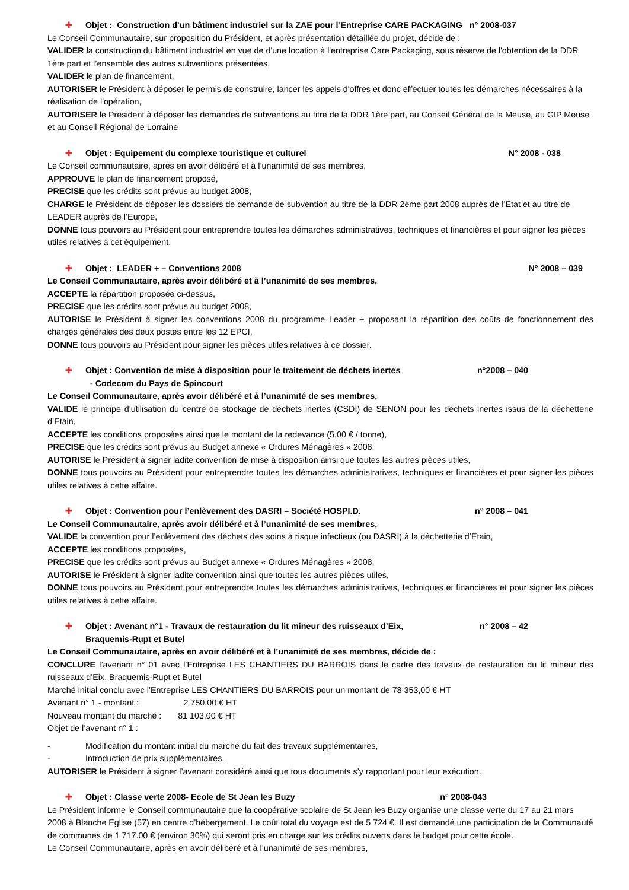✚ Objet : Construction d’un bâtiment industriel sur la ZAE pour l’Entreprise CARE PACKAGING n° 2008-037
Le Conseil Communautaire, sur proposition du Président, et après présentation détaillée du projet, décide de :
VALIDER la construction du bâtiment industriel en vue de d'une location à l'entreprise Care Packaging, sous réserve de l'obtention de la DDR 1ère part et l’ensemble des autres subventions présentées,
VALIDER le plan de financement,
AUTORISER le Président à déposer le permis de construire, lancer les appels d'offres et donc effectuer toutes les démarches nécessaires à la réalisation de l'opération,
AUTORISER le Président à déposer les demandes de subventions au titre de la DDR 1ère part, au Conseil Général de la Meuse, au GIP Meuse et au Conseil Régional de Lorraine
✚ Objet : Equipement du complexe touristique et culturel N° 2008 - 038
Le Conseil communautaire, après en avoir délibéré et à l’unanimité de ses membres,
APPROUVE le plan de financement proposé,
PRECISE que les crédits sont prévus au budget 2008,
CHARGE le Président de déposer les dossiers de demande de subvention au titre de la DDR 2ème part 2008 auprès de l’Etat et au titre de LEADER auprès de l’Europe,
DONNE tous pouvoirs au Président pour entreprendre toutes les démarches administratives, techniques et financières et pour signer les pièces utiles relatives à cet équipement.
✚ Objet : LEADER + – Conventions 2008 N° 2008 – 039
Le Conseil Communautaire, après avoir délibéré et à l’unanimité de ses membres,
ACCEPTE la répartition proposée ci-dessus,
PRECISE que les crédits sont prévus au budget 2008,
AUTORISE le Président à signer les conventions 2008 du programme Leader + proposant la répartition des coûts de fonctionnement des charges générales des deux postes entre les 12 EPCI,
DONNE tous pouvoirs au Président pour signer les pièces utiles relatives à ce dossier.
✚ Objet : Convention de mise à disposition pour le traitement de déchets inertes
- Codecom du Pays de Spincourt n°2008 – 040
Le Conseil Communautaire, après avoir délibéré et à l’unanimité de ses membres,
VALIDE le principe d’utilisation du centre de stockage de déchets inertes (CSDI) de SENON pour les déchets inertes issus de la déchetterie d’Etain,
ACCEPTE les conditions proposées ainsi que le montant de la redevance (5,00 € / tonne),
PRECISE que les crédits sont prévus au Budget annexe « Ordures Ménagères » 2008,
AUTORISE le Président à signer ladite convention de mise à disposition ainsi que toutes les autres pièces utiles,
DONNE tous pouvoirs au Président pour entreprendre toutes les démarches administratives, techniques et financières et pour signer les pièces utiles relatives à cette affaire.
✚ Objet : Convention pour l’enlèvement des DASRI – Société HOSPI.D. n° 2008 – 041
Le Conseil Communautaire, après avoir délibéré et à l’unanimité de ses membres,
VALIDE la convention pour l’enlèvement des déchets des soins à risque infectieux (ou DASRI) à la déchetterie d’Etain,
ACCEPTE les conditions proposées,
PRECISE que les crédits sont prévus au Budget annexe « Ordures Ménagères » 2008,
AUTORISE le Président à signer ladite convention ainsi que toutes les autres pièces utiles,
DONNE tous pouvoirs au Président pour entreprendre toutes les démarches administratives, techniques et financières et pour signer les pièces utiles relatives à cette affaire.
✚ Objet : Avenant n°1 - Travaux de restauration du lit mineur des ruisseaux d’Eix,
Braquemis-Rupt et Butel n° 2008 – 42
Le Conseil Communautaire, après en avoir délibéré et à l’unanimité de ses membres, décide de :
CONCLURE l’avenant n° 01 avec l’Entreprise LES CHANTIERS DU BARROIS dans le cadre des travaux de restauration du lit mineur des ruisseaux d’Eix, Braquemis-Rupt et Butel
Marché initial conclu avec l’Entreprise LES CHANTIERS DU BARROIS pour un montant de 78 353,00 € HT
Avenant n° 1 - montant : 2 750,00 € HT
Nouveau montant du marché : 81 103,00 € HT
Objet de l’avenant n° 1 :
- Modification du montant initial du marché du fait des travaux supplémentaires,
- Introduction de prix supplémentaires.
AUTORISER le Président à signer l’avenant considéré ainsi que tous documents s’y rapportant pour leur exécution.
✚ Objet : Classe verte 2008- Ecole de St Jean les Buzy n° 2008-043
Le Président informe le Conseil communautaire que la coopérative scolaire de St Jean les Buzy organise une classe verte du 17 au 21 mars 2008 à Blanche Eglise (57) en centre d’hébergement. Le coût total du voyage est de 5 724 €. Il est demandé une participation de la Communauté de communes de 1 717.00 € (environ 30%) qui seront pris en charge sur les crédits ouverts dans le budget pour cette école.
Le Conseil Communautaire, après en avoir délibéré et à l’unanimité de ses membres,